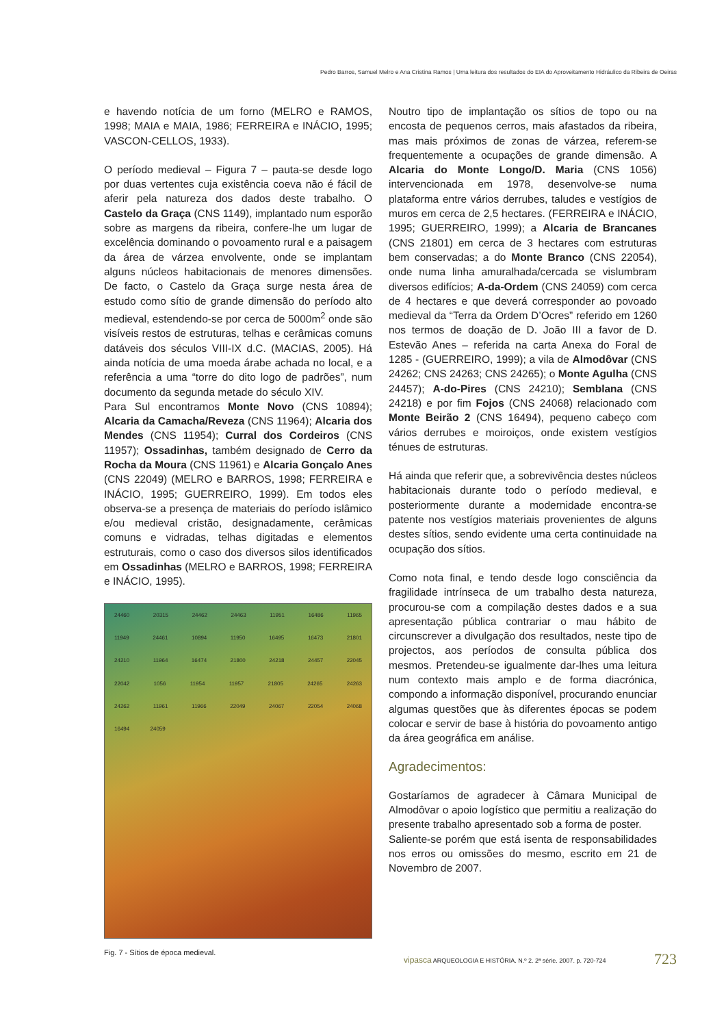Pedro Barros, Samuel Melro e Ana Cristina Ramos | Uma leitura dos resultados do EIA do Aproveitamento Hidráulico da Ribeira de Oeiras
e havendo notícia de um forno (MELRO e RAMOS, 1998; MAIA e MAIA, 1986; FERREIRA e INÁCIO, 1995; VASCON-CELLOS, 1933).
O período medieval – Figura 7 – pauta-se desde logo por duas vertentes cuja existência coeva não é fácil de aferir pela natureza dos dados deste trabalho. O Castelo da Graça (CNS 1149), implantado num esporão sobre as margens da ribeira, confere-lhe um lugar de excelência dominando o povoamento rural e a paisagem da área de várzea envolvente, onde se implantam alguns núcleos habitacionais de menores dimensões. De facto, o Castelo da Graça surge nesta área de estudo como sítio de grande dimensão do período alto medieval, estendendo-se por cerca de 5000m<sup>2</sup> onde são visíveis restos de estruturas, telhas e cerâmicas comuns datáveis dos séculos VIII-IX d.C. (MACIAS, 2005). Há ainda notícia de uma moeda árabe achada no local, e a referência a uma “torre do dito logo de padrões”, num documento da segunda metade do século XIV.
Para Sul encontramos Monte Novo (CNS 10894); Alcaria da Camacha/Reveza (CNS 11964); Alcaria dos Mendes (CNS 11954); Curral dos Cordeiros (CNS 11957); Ossadinhas, também designado de Cerro da Rocha da Moura (CNS 11961) e Alcaria Gonçalo Anes (CNS 22049) (MELRO e BARROS, 1998; FERREIRA e INÁCIO, 1995; GUERREIRO, 1999). Em todos eles observa-se a presença de materiais do período islâmico e/ou medieval cristão, designadamente, cerâmicas comuns e vidradas, telhas digitadas e elementos estruturais, como o caso dos diversos silos identificados em Ossadinhas (MELRO e BARROS, 1998; FERREIRA e INÁCIO, 1995).
24460 20315 24462 24463 11951 16486 11965 11949 24461 10894 11950 16495 16473 21801 24210 11964 16474 21800 24218 24457 22045 22042 1056 11954 11957 21805 24265 24263 24262 11961 11966 22049 24067 22054 24068 16494 24059
Fig. 7 - Sítios de época medieval.
Noutro tipo de implantação os sítios de topo ou na encosta de pequenos cerros, mais afastados da ribeira, mas mais próximos de zonas de várzea, referem-se frequentemente a ocupações de grande dimensão. A Alcaria do Monte Longo/D. Maria (CNS 1056) intervencionada em 1978, desenvolve-se numa plataforma entre vários derrubes, taludes e vestígios de muros em cerca de 2,5 hectares. (FERREIRA e INÁCIO, 1995; GUERREIRO, 1999); a Alcaria de Brancanes (CNS 21801) em cerca de 3 hectares com estruturas bem conservadas; a do Monte Branco (CNS 22054), onde numa linha amuralhada/cercada se vislumbram diversos edifícios; A-da-Ordem (CNS 24059) com cerca de 4 hectares e que deverá corresponder ao povoado medieval da “Terra da Ordem D’Ocres” referido em 1260 nos termos de doação de D. João III a favor de D. Estevão Anes – referida na carta Anexa do Foral de 1285 - (GUERREIRO, 1999); a vila de Almodôvar (CNS 24262; CNS 24263; CNS 24265); o Monte Agulha (CNS 24457); A-do-Pires (CNS 24210); Semblana (CNS 24218) e por fim Fojos (CNS 24068) relacionado com Monte Beirão 2 (CNS 16494), pequeno cabeço com vários derrubes e moiroiços, onde existem vestígios ténues de estruturas.
Há ainda que referir que, a sobrevivência destes núcleos habitacionais durante todo o período medieval, e posteriormente durante a modernidade encontra-se patente nos vestígios materiais provenientes de alguns destes sítios, sendo evidente uma certa continuidade na ocupação dos sítios.
Como nota final, e tendo desde logo consciência da fragilidade intrínseca de um trabalho desta natureza, procurou-se com a compilação destes dados e a sua apresentação pública contrariar o mau hábito de circunscrever a divulgação dos resultados, neste tipo de projectos, aos períodos de consulta pública dos mesmos. Pretendeu-se igualmente dar-lhes uma leitura num contexto mais amplo e de forma diacrónica, compondo a informação disponível, procurando enunciar algumas questões que às diferentes épocas se podem colocar e servir de base à história do povoamento antigo da área geográfica em análise.
Agradecimentos:
Gostaríamos de agradecer à Câmara Municipal de Almodôvar o apoio logístico que permitiu a realização do presente trabalho apresentado sob a forma de poster.
Saliente-se porém que está isenta de responsabilidades nos erros ou omissões do mesmo, escrito em 21 de Novembro de 2007.
vipasca ARQUEOLOGIA E HISTÓRIA. N.º 2. 2ª série. 2007. p. 720-724
723